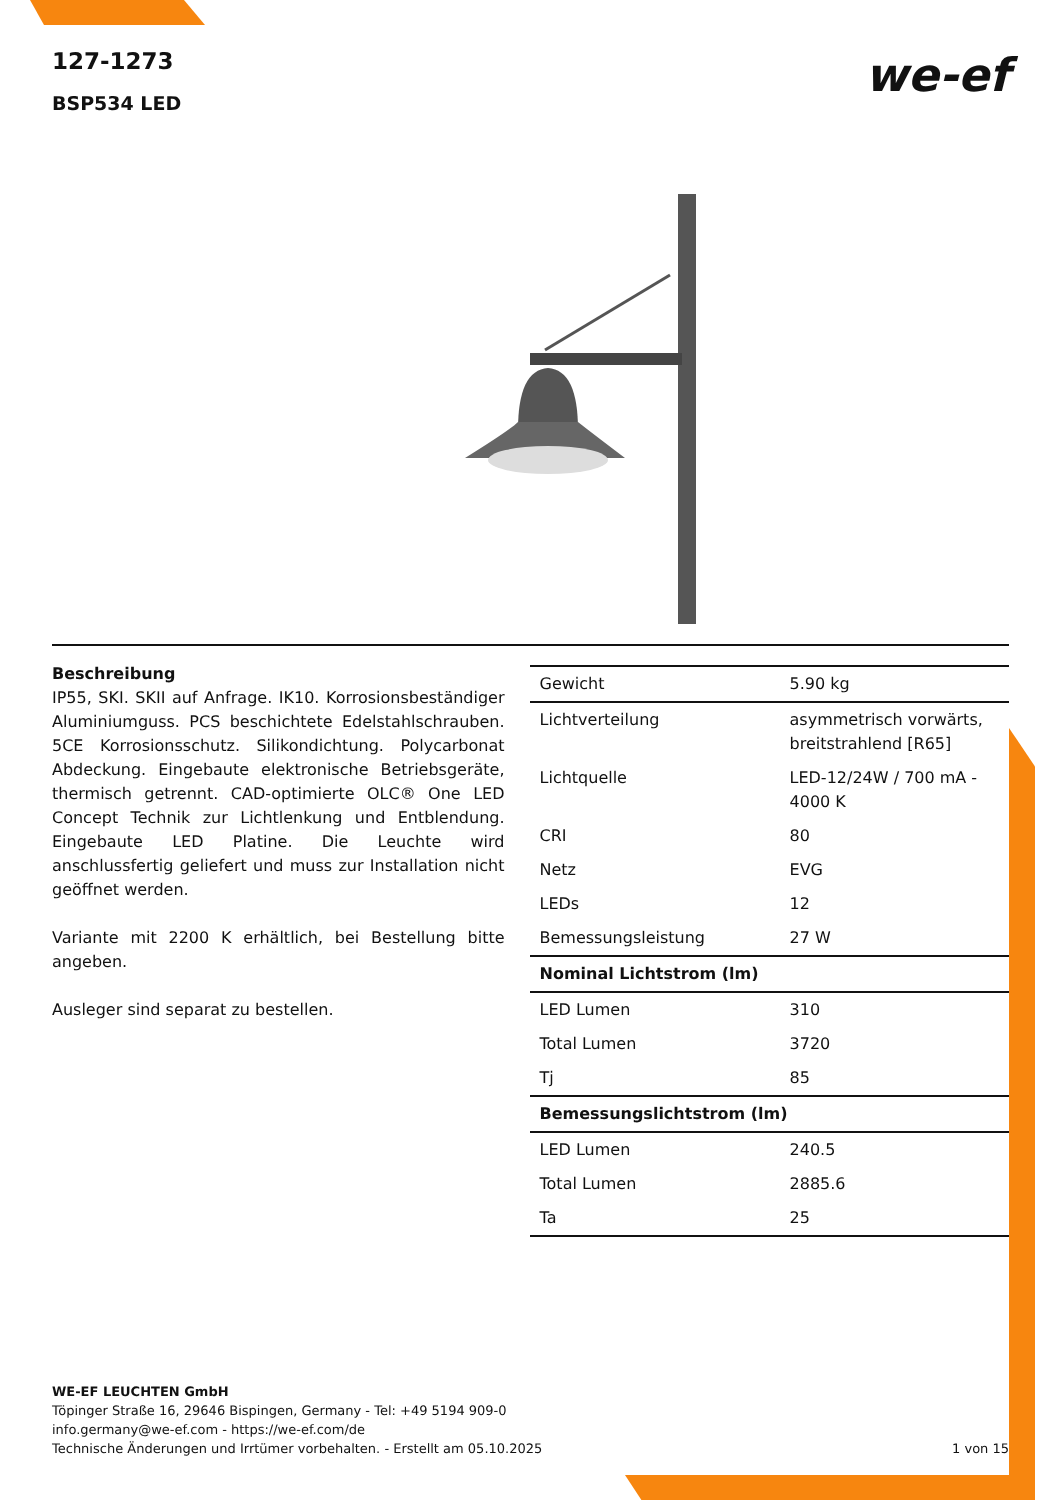127-1273
BSP534 LED
we-ef
Beschreibung
IP55, SKI. SKII auf Anfrage. IK10. Korrosionsbeständiger Aluminiumguss. PCS beschichtete Edelstahlschrauben. 5CE Korrosionsschutz. Silikondichtung. Polycarbonat Abdeckung. Eingebaute elektronische Betriebsgeräte, thermisch getrennt. CAD-optimierte OLC® One LED Concept Technik zur Lichtlenkung und Entblendung. Eingebaute LED Platine. Die Leuchte wird anschlussfertig geliefert und muss zur Installation nicht geöffnet werden.
Variante mit 2200 K erhältlich, bei Bestellung bitte angeben.
Ausleger sind separat zu bestellen.
| Gewicht | 5.90 kg |
| Lichtverteilung | asymmetrisch vorwärts, breitstrahlend [R65] |
| Lichtquelle | LED-12/24W / 700 mA - 4000 K |
| CRI | 80 |
| Netz | EVG |
| LEDs | 12 |
| Bemessungsleistung | 27 W |
| Nominal Lichtstrom (lm) | |
| LED Lumen | 310 |
| Total Lumen | 3720 |
| Tj | 85 |
| Bemessungslichtstrom (lm) | |
| LED Lumen | 240.5 |
| Total Lumen | 2885.6 |
| Ta | 25 |
WE-EF LEUCHTEN GmbH
Töpinger Straße 16, 29646 Bispingen, Germany - Tel: +49 5194 909-0
info.germany@we-ef.com - https://we-ef.com/de
Technische Änderungen und Irrtümer vorbehalten. - Erstellt am 05.10.2025 1 von 15